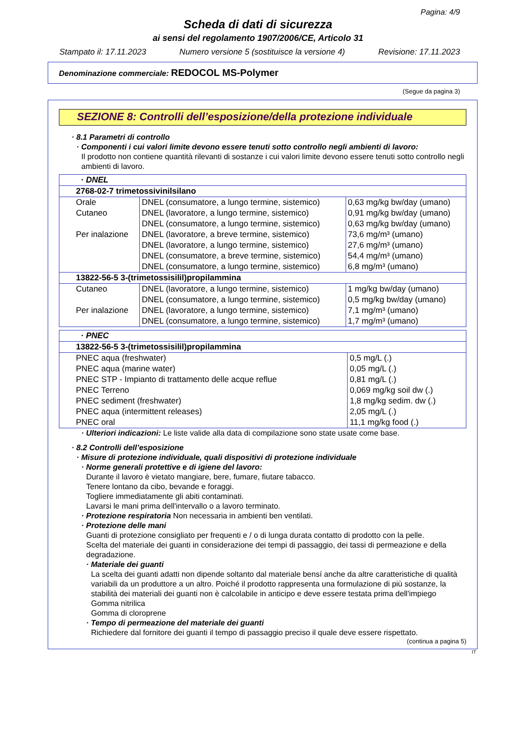Pagina: 4/9
Scheda di dati di sicurezza
ai sensi del regolamento 1907/2006/CE, Articolo 31
Stampato il: 17.11.2023 Numero versione 5 (sostituisce la versione 4) Revisione: 17.11.2023
Denominazione commerciale: REDOCOL MS-Polymer
(Segue da pagina 3)
SEZIONE 8: Controlli dell’esposizione/della protezione individuale
· 8.1 Parametri di controllo
· Componenti i cui valori limite devono essere tenuti sotto controllo negli ambienti di lavoro:
Il prodotto non contiene quantità rilevanti di sostanze i cui valori limite devono essere tenuti sotto controllo negli ambienti di lavoro.
| · DNEL | | |
| 2768-02-7 trimetossivinilsilano | | |
| Orale | DNEL (consumatore, a lungo termine, sistemico) | 0,63 mg/kg bw/day (umano) |
| Cutaneo | DNEL (lavoratore, a lungo termine, sistemico) | 0,91 mg/kg bw/day (umano) |
| | DNEL (consumatore, a lungo termine, sistemico) | 0,63 mg/kg bw/day (umano) |
| Per inalazione | DNEL (lavoratore, a breve termine, sistemico) | 73,6 mg/m³ (umano) |
| | DNEL (lavoratore, a lungo termine, sistemico) | 27,6 mg/m³ (umano) |
| | DNEL (consumatore, a breve termine, sistemico) | 54,4 mg/m³ (umano) |
| | DNEL (consumatore, a lungo termine, sistemico) | 6,8 mg/m³ (umano) |
| 13822-56-5 3-(trimetossisilil)propilammina | | |
| Cutaneo | DNEL (lavoratore, a lungo termine, sistemico) | 1 mg/kg bw/day (umano) |
| | DNEL (consumatore, a lungo termine, sistemico) | 0,5 mg/kg bw/day (umano) |
| Per inalazione | DNEL (lavoratore, a lungo termine, sistemico) | 7,1 mg/m³ (umano) |
| | DNEL (consumatore, a lungo termine, sistemico) | 1,7 mg/m³ (umano) |
| · PNEC | |
| 13822-56-5 3-(trimetossisilil)propilammina | |
| PNEC aqua (freshwater) | 0,5 mg/L (.) |
| PNEC aqua (marine water) | 0,05 mg/L (.) |
| PNEC STP - Impianto di trattamento delle acque reflue | 0,81 mg/L (.) |
| PNEC Terreno | 0,069 mg/kg soil dw (.) |
| PNEC sediment (freshwater) | 1,8 mg/kg sedim. dw (.) |
| PNEC aqua (intermittent releases) | 2,05 mg/L (.) |
| PNEC oral | 11,1 mg/kg food (.) |
· Ulteriori indicazioni: Le liste valide alla data di compilazione sono state usate come base.
· 8.2 Controlli dell’esposizione
· Misure di protezione individuale, quali dispositivi di protezione individuale
· Norme generali protettive e di igiene del lavoro:
Durante il lavoro è vietato mangiare, bere, fumare, fiutare tabacco.
Tenere lontano da cibo, bevande e foraggi.
Togliere immediatamente gli abiti contaminati.
Lavarsi le mani prima dell'intervallo o a lavoro terminato.
· Protezione respiratoria Non necessaria in ambienti ben ventilati.
· Protezione delle mani
Guanti di protezione consigliato per frequenti e / o di lunga durata contatto di prodotto con la pelle.
Scelta del materiale dei guanti in considerazione dei tempi di passaggio, dei tassi di permeazione e della degradazione.
· Materiale dei guanti
La scelta dei guanti adatti non dipende soltanto dal materiale bensí anche da altre caratteristiche di qualità variabili da un produttore a un altro. Poiché il prodotto rappresenta una formulazione di più sostanze, la stabilità dei materiali dei guanti non è calcolabile in anticipo e deve essere testata prima dell'impiego
Gomma nitrilica
Gomma di cloroprene
· Tempo di permeazione del materiale dei guanti
Richiedere dal fornitore dei guanti il tempo di passaggio preciso il quale deve essere rispettato.
(continua a pagina 5)
IT